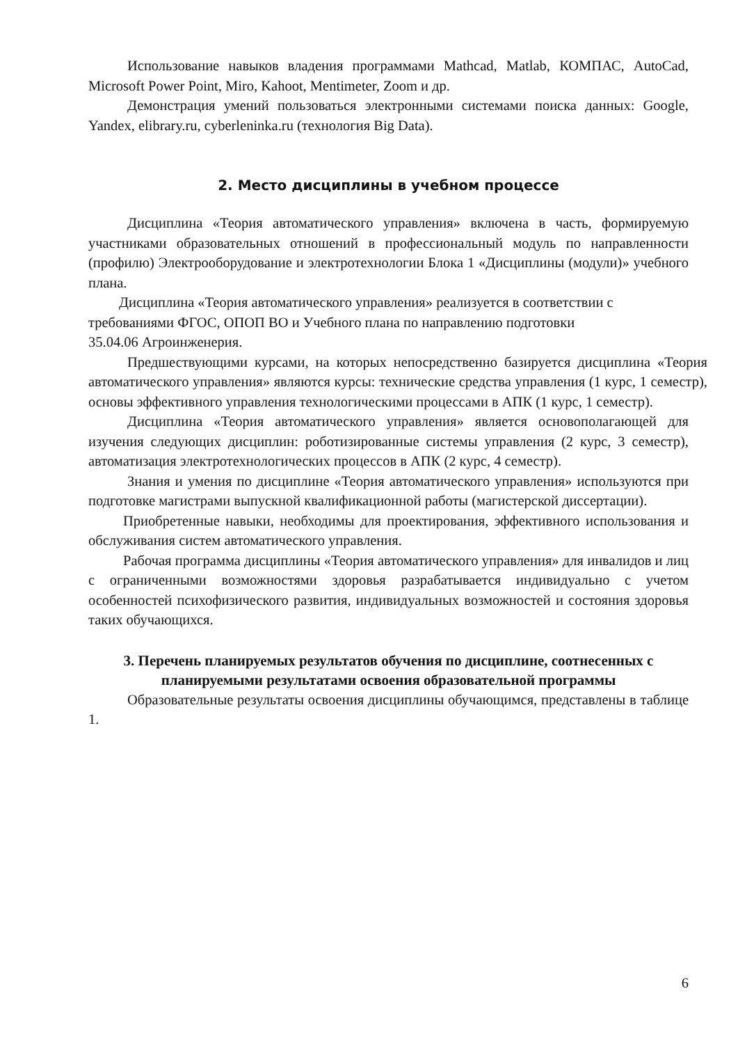Использование навыков владения программами Mathcad, Matlab, КОМПАС, AutoCad, Microsoft Power Point, Miro, Kahoot, Mentimeter, Zoom и др.
Демонстрация умений пользоваться электронными системами поиска данных: Google, Yandex, elibrary.ru, cyberleninka.ru (технология Big Data).
2. Место дисциплины в учебном процессе
Дисциплина «Теория автоматического управления» включена в часть, формируемую участниками образовательных отношений в профессиональный модуль по направленности (профилю) Электрооборудование и электротехнологии Блока 1 «Дисциплины (модули)» учебного плана.
Дисциплина «Теория автоматического управления» реализуется в соответствии с требованиями ФГОС, ОПОП ВО и Учебного плана по направлению подготовки 35.04.06 Агроинженерия.
Предшествующими курсами, на которых непосредственно базируется дисциплина «Теория автоматического управления» являются курсы: технические средства управления (1 курс, 1 семестр), основы эффективного управления технологическими процессами в АПК (1 курс, 1 семестр).
Дисциплина «Теория автоматического управления» является основополагающей для изучения следующих дисциплин: роботизированные системы управления (2 курс, 3 семестр), автоматизация электротехнологических процессов в АПК (2 курс, 4 семестр).
Знания и умения по дисциплине «Теория автоматического управления» используются при подготовке магистрами выпускной квалификационной работы (магистерской диссертации).
Приобретенные навыки, необходимы для проектирования, эффективного использования и обслуживания систем автоматического управления.
Рабочая программа дисциплины «Теория автоматического управления» для инвалидов и лиц с ограниченными возможностями здоровья разрабатывается индивидуально с учетом особенностей психофизического развития, индивидуальных возможностей и состояния здоровья таких обучающихся.
3. Перечень планируемых результатов обучения по дисциплине, соотнесенных с планируемыми результатами освоения образовательной программы
Образовательные результаты освоения дисциплины обучающимся, представлены в таблице 1.
6